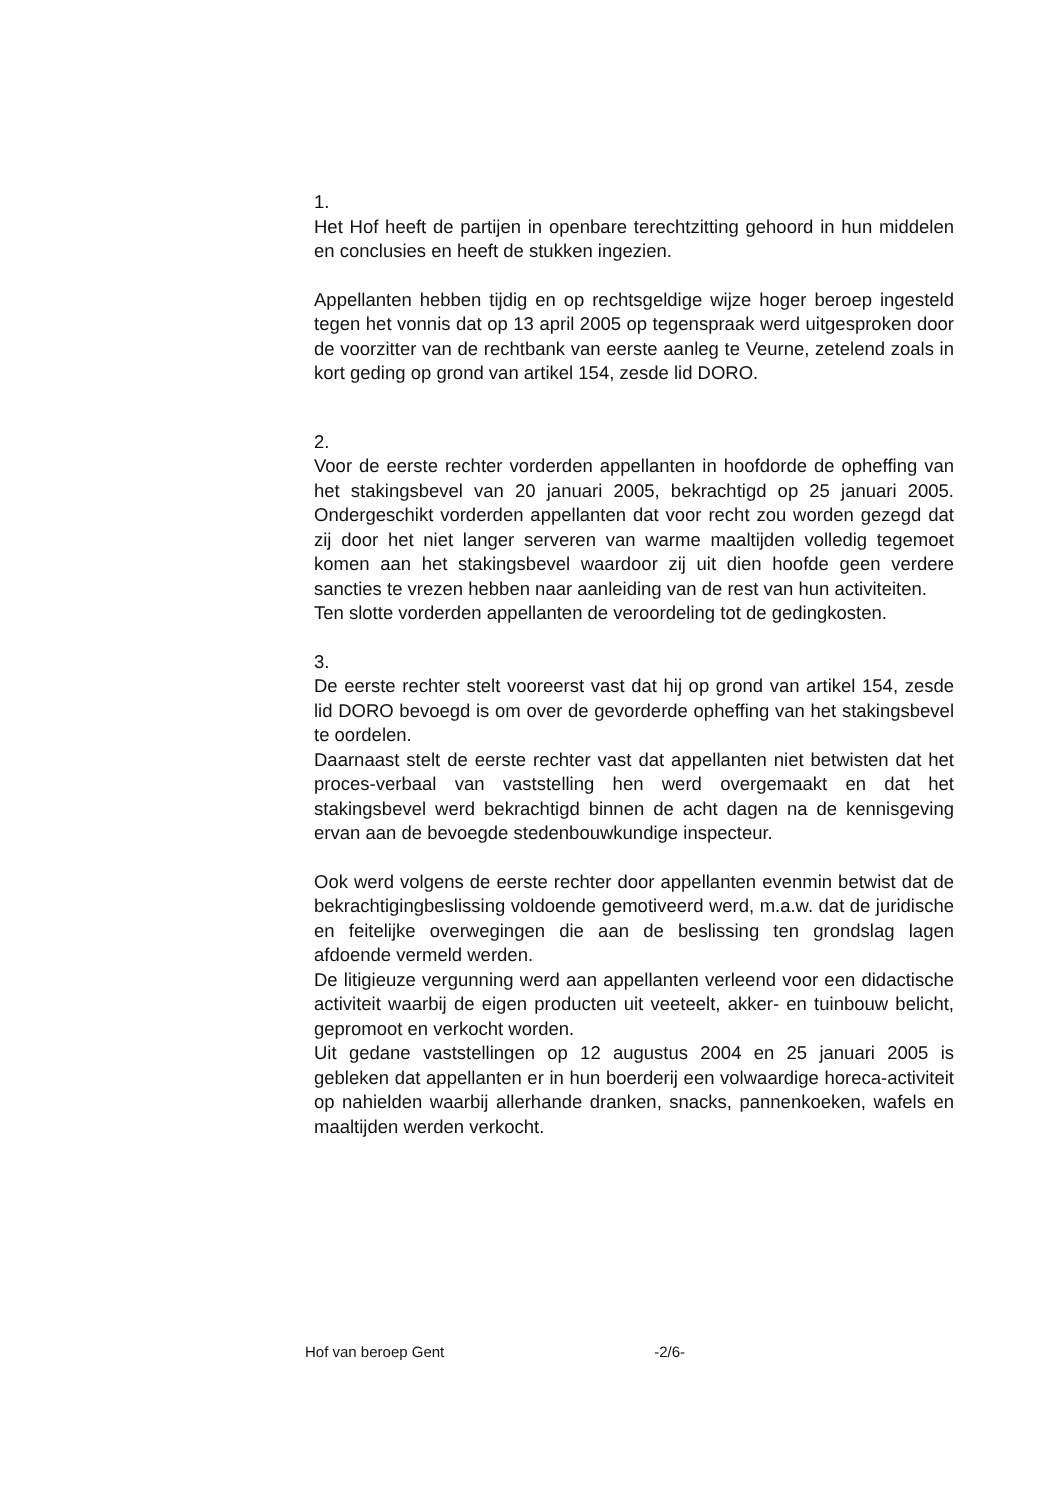1.
Het Hof heeft de partijen in openbare terechtzitting gehoord in hun middelen en conclusies en heeft de stukken ingezien.
Appellanten hebben tijdig en op rechtsgeldige wijze hoger beroep ingesteld tegen het vonnis dat op 13 april 2005 op tegenspraak werd uitgesproken door de voorzitter van de rechtbank van eerste aanleg te Veurne, zetelend zoals in kort geding op grond van artikel 154, zesde lid DORO.
2.
Voor de eerste rechter vorderden appellanten in hoofdorde de opheffing van het stakingsbevel van 20 januari 2005, bekrachtigd op 25 januari 2005. Ondergeschikt vorderden appellanten dat voor recht zou worden gezegd dat zij door het niet langer serveren van warme maaltijden volledig tegemoet komen aan het stakingsbevel waardoor zij uit dien hoofde geen verdere sancties te vrezen hebben naar aanleiding van de rest van hun activiteiten.
Ten slotte vorderden appellanten de veroordeling tot de gedingkosten.
3.
De eerste rechter stelt vooreerst vast dat hij op grond van artikel 154, zesde lid DORO bevoegd is om over de gevorderde opheffing van het stakingsbevel te oordelen.
Daarnaast stelt de eerste rechter vast dat appellanten niet betwisten dat het proces-verbaal van vaststelling hen werd overgemaakt en dat het stakingsbevel werd bekrachtigd binnen de acht dagen na de kennisgeving ervan aan de bevoegde stedenbouwkundige inspecteur.
Ook werd volgens de eerste rechter door appellanten evenmin betwist dat de bekrachtigingbeslissing voldoende gemotiveerd werd, m.a.w. dat de juridische en feitelijke overwegingen die aan de beslissing ten grondslag lagen afdoende vermeld werden.
De litigieuze vergunning werd aan appellanten verleend voor een didactische activiteit waarbij de eigen producten uit veeteelt, akker- en tuinbouw belicht, gepromoot en verkocht worden.
Uit gedane vaststellingen op 12 augustus 2004 en 25 januari 2005 is gebleken dat appellanten er in hun boerderij een volwaardige horeca-activiteit op nahielden waarbij allerhande dranken, snacks, pannenkoeken, wafels en maaltijden werden verkocht.
Hof van beroep Gent -2/6-